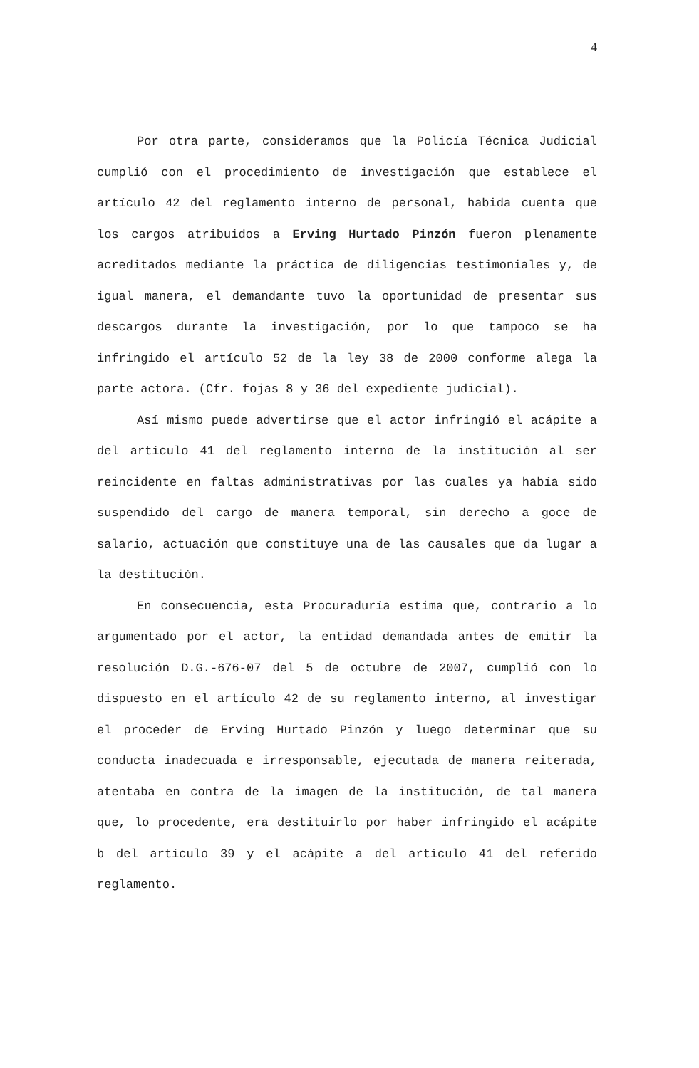4
Por otra parte, consideramos que la Policía Técnica Judicial cumplió con el procedimiento de investigación que establece el artículo 42 del reglamento interno de personal, habida cuenta que los cargos atribuidos a Erving Hurtado Pinzón fueron plenamente acreditados mediante la práctica de diligencias testimoniales y, de igual manera, el demandante tuvo la oportunidad de presentar sus descargos durante la investigación, por lo que tampoco se ha infringido el artículo 52 de la ley 38 de 2000 conforme alega la parte actora. (Cfr. fojas 8 y 36 del expediente judicial).
Así mismo puede advertirse que el actor infringió el acápite a del artículo 41 del reglamento interno de la institución al ser reincidente en faltas administrativas por las cuales ya había sido suspendido del cargo de manera temporal, sin derecho a goce de salario, actuación que constituye una de las causales que da lugar a la destitución.
En consecuencia, esta Procuraduría estima que, contrario a lo argumentado por el actor, la entidad demandada antes de emitir la resolución D.G.-676-07 del 5 de octubre de 2007, cumplió con lo dispuesto en el artículo 42 de su reglamento interno, al investigar el proceder de Erving Hurtado Pinzón y luego determinar que su conducta inadecuada e irresponsable, ejecutada de manera reiterada, atentaba en contra de la imagen de la institución, de tal manera que, lo procedente, era destituirlo por haber infringido el acápite b del artículo 39 y el acápite a del artículo 41 del referido reglamento.